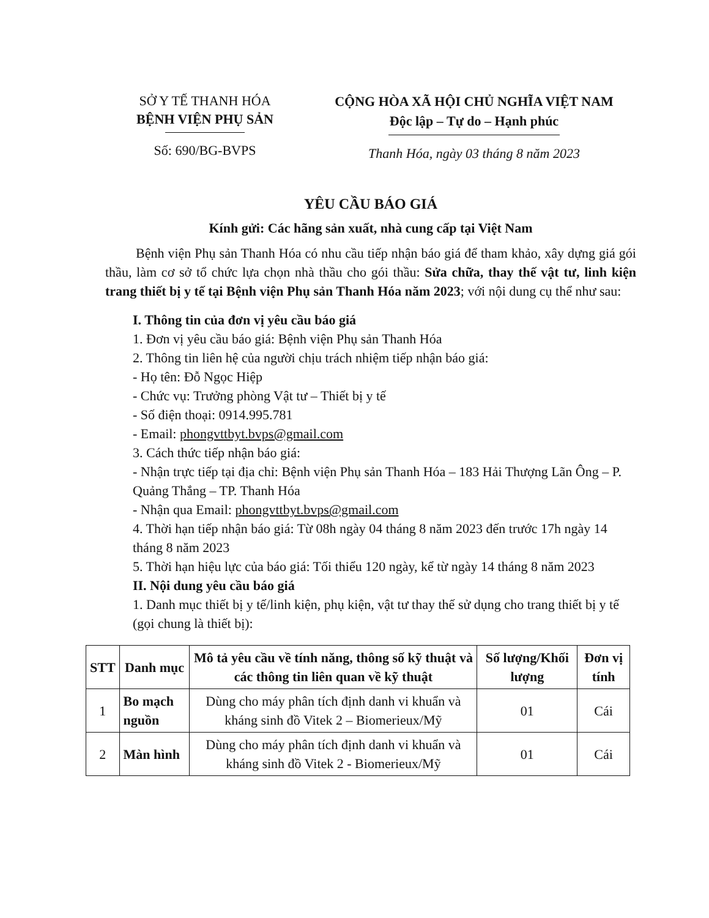SỞ Y TẾ THANH HÓA
BỆNH VIỆN PHỤ SẢN
Số: 690/BG-BVPS
CỘNG HÒA XÃ HỘI CHỦ NGHĨA VIỆT NAM
Độc lập – Tự do – Hạnh phúc
Thanh Hóa, ngày 03 tháng 8 năm 2023
YÊU CẦU BÁO GIÁ
Kính gửi: Các hãng sản xuất, nhà cung cấp tại Việt Nam
Bệnh viện Phụ sản Thanh Hóa có nhu cầu tiếp nhận báo giá để tham khảo, xây dựng giá gói thầu, làm cơ sở tổ chức lựa chọn nhà thầu cho gói thầu: Sửa chữa, thay thế vật tư, linh kiện trang thiết bị y tế tại Bệnh viện Phụ sản Thanh Hóa năm 2023; với nội dung cụ thể như sau:
I. Thông tin của đơn vị yêu cầu báo giá
1. Đơn vị yêu cầu báo giá: Bệnh viện Phụ sản Thanh Hóa
2. Thông tin liên hệ của người chịu trách nhiệm tiếp nhận báo giá:
- Họ tên: Đỗ Ngọc Hiệp
- Chức vụ: Trưởng phòng Vật tư – Thiết bị y tế
- Số điện thoại: 0914.995.781
- Email: phongvttbyt.bvps@gmail.com
3. Cách thức tiếp nhận báo giá:
- Nhận trực tiếp tại địa chỉ: Bệnh viện Phụ sản Thanh Hóa – 183 Hải Thượng Lãn Ông – P. Quảng Thắng – TP. Thanh Hóa
- Nhận qua Email: phongvttbyt.bvps@gmail.com
4. Thời hạn tiếp nhận báo giá: Từ 08h ngày 04 tháng 8 năm 2023 đến trước 17h ngày 14 tháng 8 năm 2023
5. Thời hạn hiệu lực của báo giá: Tối thiểu 120 ngày, kể từ ngày 14 tháng 8 năm 2023
II. Nội dung yêu cầu báo giá
1. Danh mục thiết bị y tế/linh kiện, phụ kiện, vật tư thay thế sử dụng cho trang thiết bị y tế (gọi chung là thiết bị):
| STT | Danh mục | Mô tả yêu cầu về tính năng, thông số kỹ thuật và các thông tin liên quan về kỹ thuật | Số lượng/Khối lượng | Đơn vị tính |
| --- | --- | --- | --- | --- |
| 1 | Bo mạch nguồn | Dùng cho máy phân tích định danh vi khuẩn và kháng sinh đồ Vitek 2 – Biomerieux/Mỹ | 01 | Cái |
| 2 | Màn hình | Dùng cho máy phân tích định danh vi khuẩn và kháng sinh đồ Vitek 2 - Biomerieux/Mỹ | 01 | Cái |